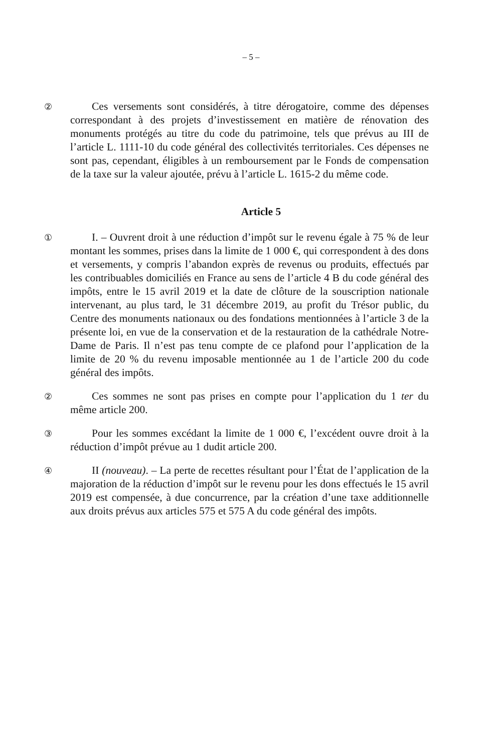– 5 –
②
Ces versements sont considérés, à titre dérogatoire, comme des dépenses correspondant à des projets d’investissement en matière de rénovation des monuments protégés au titre du code du patrimoine, tels que prévus au III de l’article L. 1111-10 du code général des collectivités territoriales. Ces dépenses ne sont pas, cependant, éligibles à un remboursement par le Fonds de compensation de la taxe sur la valeur ajoutée, prévu à l’article L. 1615-2 du même code.
Article 5
①
I. – Ouvrent droit à une réduction d’impôt sur le revenu égale à 75 % de leur montant les sommes, prises dans la limite de 1 000 €, qui correspondent à des dons et versements, y compris l’abandon exprès de revenus ou produits, effectués par les contribuables domiciliés en France au sens de l’article 4 B du code général des impôts, entre le 15 avril 2019 et la date de clôture de la souscription nationale intervenant, au plus tard, le 31 décembre 2019, au profit du Trésor public, du Centre des monuments nationaux ou des fondations mentionnées à l’article 3 de la présente loi, en vue de la conservation et de la restauration de la cathédrale Notre-Dame de Paris. Il n’est pas tenu compte de ce plafond pour l’application de la limite de 20 % du revenu imposable mentionnée au 1 de l’article 200 du code général des impôts.
②
Ces sommes ne sont pas prises en compte pour l’application du 1 ter du même article 200.
③
Pour les sommes excédant la limite de 1 000 €, l’excédent ouvre droit à la réduction d’impôt prévue au 1 dudit article 200.
④
II (nouveau). – La perte de recettes résultant pour l’État de l’application de la majoration de la réduction d’impôt sur le revenu pour les dons effectués le 15 avril 2019 est compensée, à due concurrence, par la création d’une taxe additionnelle aux droits prévus aux articles 575 et 575 A du code général des impôts.